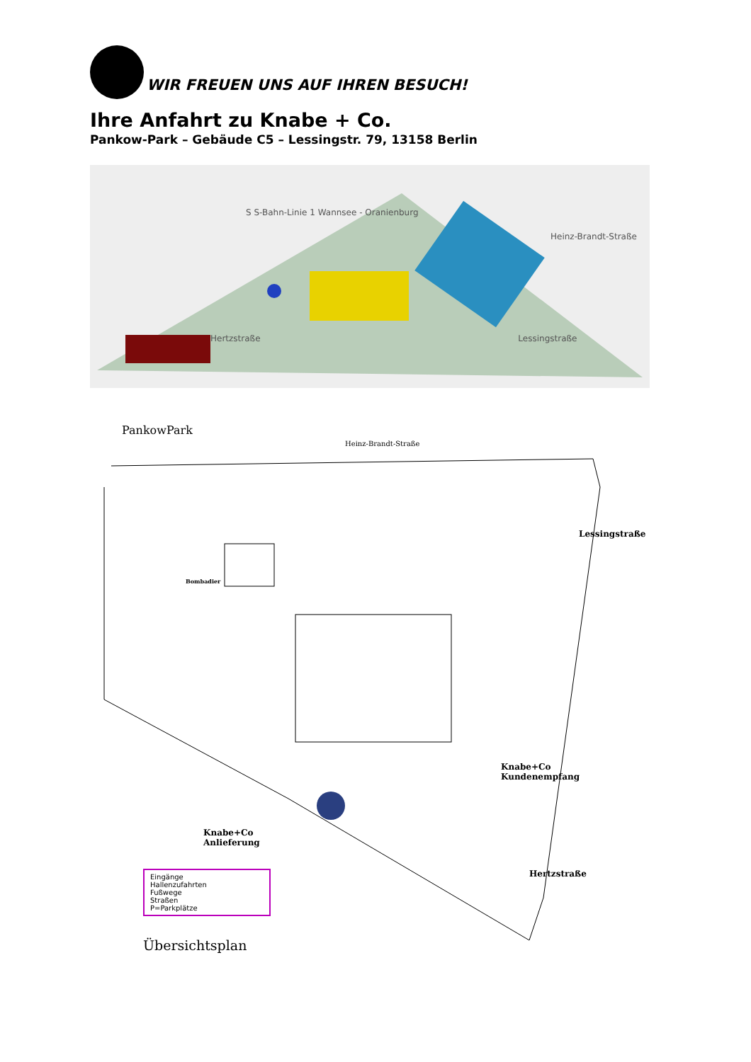WIR FREUEN UNS AUF IHREN BESUCH!
Ihre Anfahrt zu Knabe + Co.
Pankow-Park – Gebäude C5 – Lessingstr. 79, 13158 Berlin
S S-Bahn-Linie 1 Wannsee - Oranienburg
Heinz-Brandt-Straße
Hertzstraße Lessingstraße
PankowPark
Heinz-Brandt-Straße
Lessingstraße
Bombadier
Knabe+Co
Kundenempfang
Knabe+Co
Anlieferung
Eingänge
Hallenzufahrten
Fußwege
Straßen
P=Parkplätze
Hertzstraße
Übersichtsplan